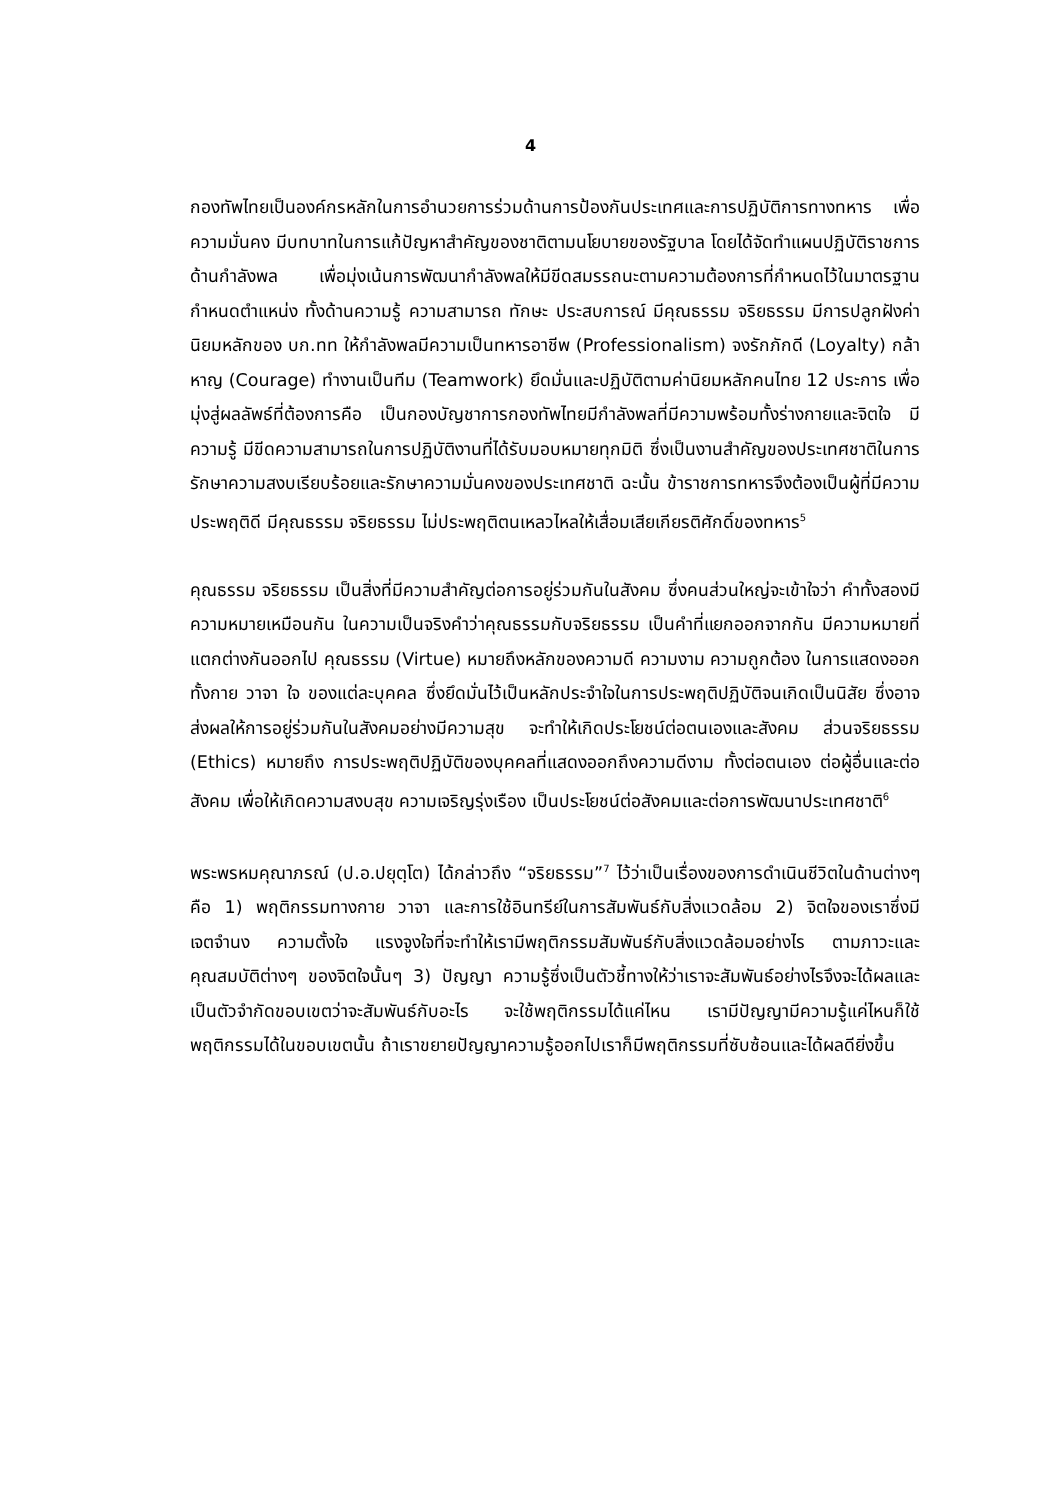4
กองทัพไทยเป็นองค์กรหลักในการอำนวยการร่วมด้านการป้องกันประเทศและการปฏิบัติการทางทหาร เพื่อความมั่นคง มีบทบาทในการแก้ปัญหาสำคัญของชาติตามนโยบายของรัฐบาล โดยได้จัดทำแผนปฏิบัติราชการด้านกำลังพล เพื่อมุ่งเน้นการพัฒนากำลังพลให้มีขีดสมรรถนะตามความต้องการที่กำหนดไว้ในมาตรฐานกำหนดตำแหน่ง ทั้งด้านความรู้ ความสามารถ ทักษะ ประสบการณ์ มีคุณธรรม จริยธรรม มีการปลูกฝังค่านิยมหลักของ บก.ทท ให้กำลังพลมีความเป็นทหารอาชีพ (Professionalism) จงรักภักดี (Loyalty) กล้าหาญ (Courage) ทำงานเป็นทีม (Teamwork) ยึดมั่นและปฏิบัติตามค่านิยมหลักคนไทย 12 ประการ เพื่อมุ่งสู่ผลลัพธ์ที่ต้องการคือ เป็นกองบัญชาการกองทัพไทยมีกำลังพลที่มีความพร้อมทั้งร่างกายและจิตใจ มีความรู้ มีขีดความสามารถในการปฏิบัติงานที่ได้รับมอบหมายทุกมิติ ซึ่งเป็นงานสำคัญของประเทศชาติในการรักษาความสงบเรียบร้อยและรักษาความมั่นคงของประเทศชาติ ฉะนั้น ข้าราชการทหารจึงต้องเป็นผู้ที่มีความประพฤติดี มีคุณธรรม จริยธรรม ไม่ประพฤติตนเหลวไหลให้เสื่อมเสียเกียรติศักดิ์ของทหาร<sup>5</sup>
คุณธรรม จริยธรรม เป็นสิ่งที่มีความสำคัญต่อการอยู่ร่วมกันในสังคม ซึ่งคนส่วนใหญ่จะเข้าใจว่า คำทั้งสองมีความหมายเหมือนกัน ในความเป็นจริงคำว่าคุณธรรมกับจริยธรรม เป็นคำที่แยกออกจากกัน มีความหมายที่แตกต่างกันออกไป คุณธรรม (Virtue) หมายถึงหลักของความดี ความงาม ความถูกต้อง ในการแสดงออกทั้งกาย วาจา ใจ ของแต่ละบุคคล ซึ่งยึดมั่นไว้เป็นหลักประจำใจในการประพฤติปฏิบัติจนเกิดเป็นนิสัย ซึ่งอาจส่งผลให้การอยู่ร่วมกันในสังคมอย่างมีความสุข จะทำให้เกิดประโยชน์ต่อตนเองและสังคม ส่วนจริยธรรม (Ethics) หมายถึง การประพฤติปฏิบัติของบุคคลที่แสดงออกถึงความดีงาม ทั้งต่อตนเอง ต่อผู้อื่นและต่อสังคม เพื่อให้เกิดความสงบสุข ความเจริญรุ่งเรือง เป็นประโยชน์ต่อสังคมและต่อการพัฒนาประเทศชาติ<sup>6</sup>
พระพรหมคุณาภรณ์ (ป.อ.ปยุตฺโต) ได้กล่าวถึง “จริยธรรม”<sup>7</sup> ไว้ว่าเป็นเรื่องของการดำเนินชีวิตในด้านต่างๆ คือ 1) พฤติกรรมทางกาย วาจา และการใช้อินทรีย์ในการสัมพันธ์กับสิ่งแวดล้อม 2) จิตใจของเราซึ่งมีเจตจำนง ความตั้งใจ แรงจูงใจที่จะทำให้เรามีพฤติกรรมสัมพันธ์กับสิ่งแวดล้อมอย่างไร ตามภาวะและคุณสมบัติต่างๆ ของจิตใจนั้นๆ 3) ปัญญา ความรู้ซึ่งเป็นตัวชี้ทางให้ว่าเราจะสัมพันธ์อย่างไรจึงจะได้ผลและเป็นตัวจำกัดขอบเขตว่าจะสัมพันธ์กับอะไร จะใช้พฤติกรรมได้แค่ไหน เรามีปัญญามีความรู้แค่ไหนก็ใช้พฤติกรรมได้ในขอบเขตนั้น ถ้าเราขยายปัญญาความรู้ออกไปเราก็มีพฤติกรรมที่ซับซ้อนและได้ผลดียิ่งขึ้น